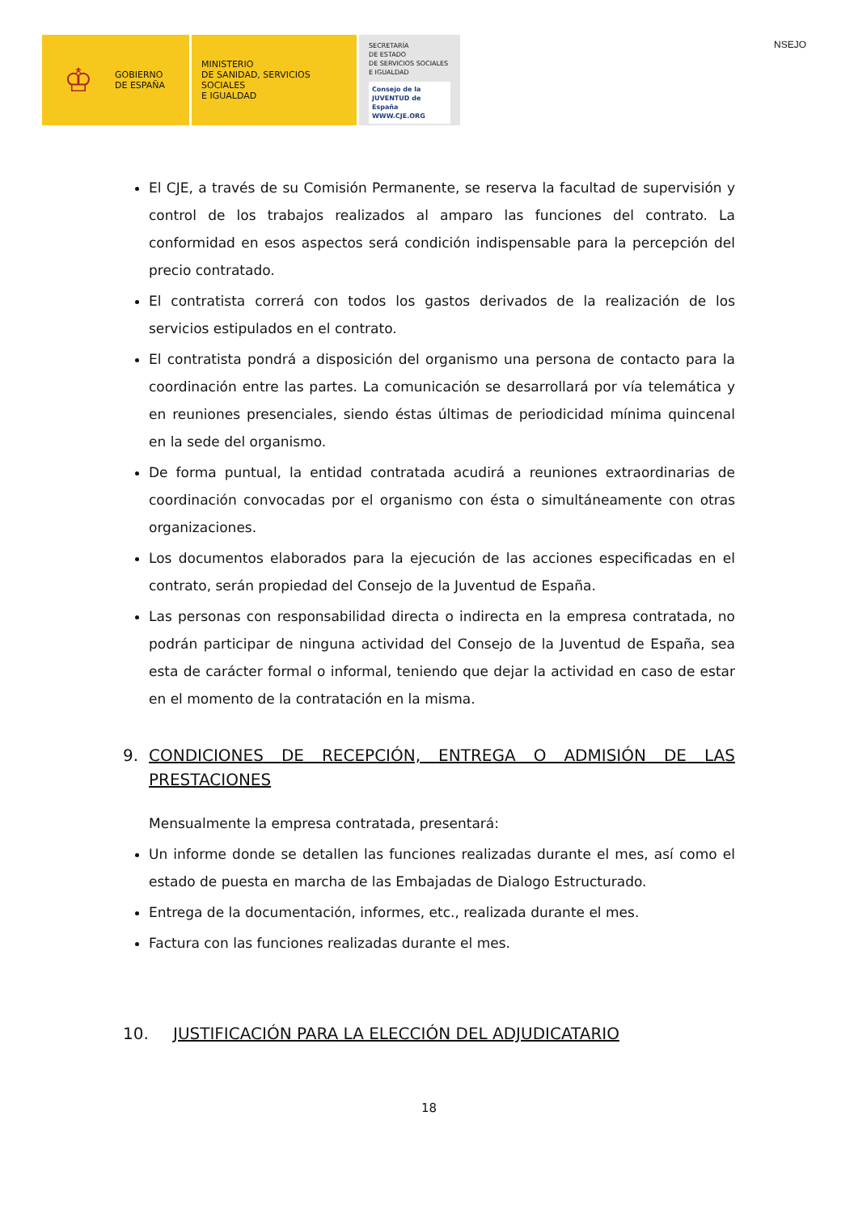♔
GOBIERNO
DE ESPAÑA
MINISTERIO
DE SANIDAD, SERVICIOS SOCIALES
E IGUALDAD
SECRETARÍA
DE ESTADO
DE SERVICIOS SOCIALES
E IGUALDAD
Consejo de la JUVENTUD de España
WWW.CJE.ORG
NSEJO
El CJE, a través de su Comisión Permanente, se reserva la facultad de supervisión y control de los trabajos realizados al amparo las funciones del contrato. La conformidad en esos aspectos será condición indispensable para la percepción del precio contratado.
El contratista correrá con todos los gastos derivados de la realización de los servicios estipulados en el contrato.
El contratista pondrá a disposición del organismo una persona de contacto para la coordinación entre las partes. La comunicación se desarrollará por vía telemática y en reuniones presenciales, siendo éstas últimas de periodicidad mínima quincenal en la sede del organismo.
De forma puntual, la entidad contratada acudirá a reuniones extraordinarias de coordinación convocadas por el organismo con ésta o simultáneamente con otras organizaciones.
Los documentos elaborados para la ejecución de las acciones especificadas en el contrato, serán propiedad del Consejo de la Juventud de España.
Las personas con responsabilidad directa o indirecta en la empresa contratada, no podrán participar de ninguna actividad del Consejo de la Juventud de España, sea esta de carácter formal o informal, teniendo que dejar la actividad en caso de estar en el momento de la contratación en la misma.
9. CONDICIONES DE RECEPCIÓN, ENTREGA O ADMISIÓN DE LAS PRESTACIONES
Mensualmente la empresa contratada, presentará:
Un informe donde se detallen las funciones realizadas durante el mes, así como el estado de puesta en marcha de las Embajadas de Dialogo Estructurado.
Entrega de la documentación, informes, etc., realizada durante el mes.
Factura con las funciones realizadas durante el mes.
10. JUSTIFICACIÓN PARA LA ELECCIÓN DEL ADJUDICATARIO
18